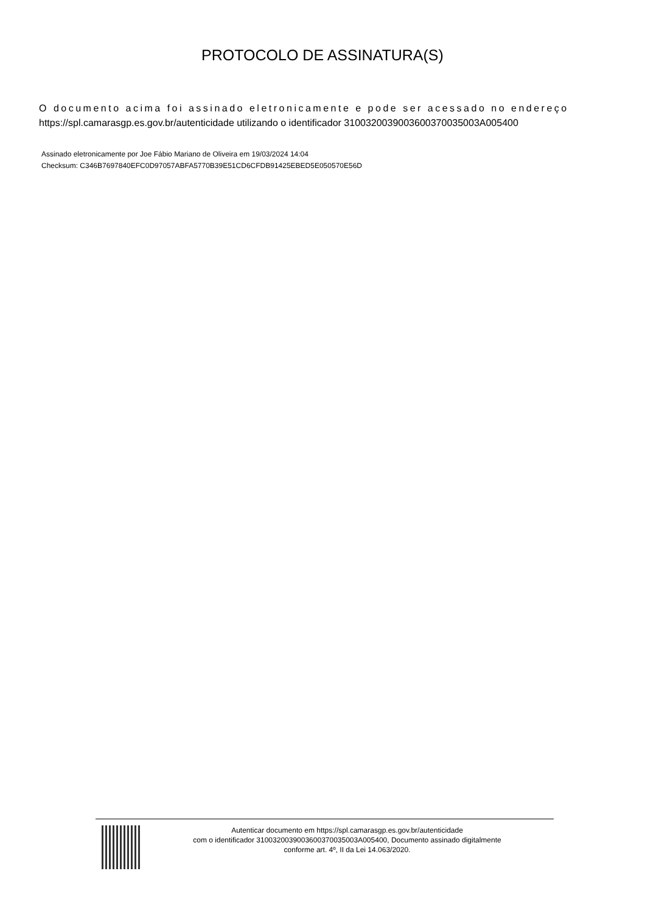PROTOCOLO DE ASSINATURA(S)
O documento acima foi assinado eletronicamente e pode ser acessado no endereço
https://spl.camarasgp.es.gov.br/autenticidade utilizando o identificador 310032003900360037003500​3A005400
Assinado eletronicamente por Joe Fábio Mariano de Oliveira em 19/03/2024 14:04
Checksum: C346B7697840EFC0D97057ABFA5770B39E51CD6CFDB91425EBED5E050570E56D
Autenticar documento em https://spl.camarasgp.es.gov.br/autenticidade
com o identificador 3100320039003600370035003A005400, Documento assinado digitalmente
conforme art. 4º, II da Lei 14.063/2020.